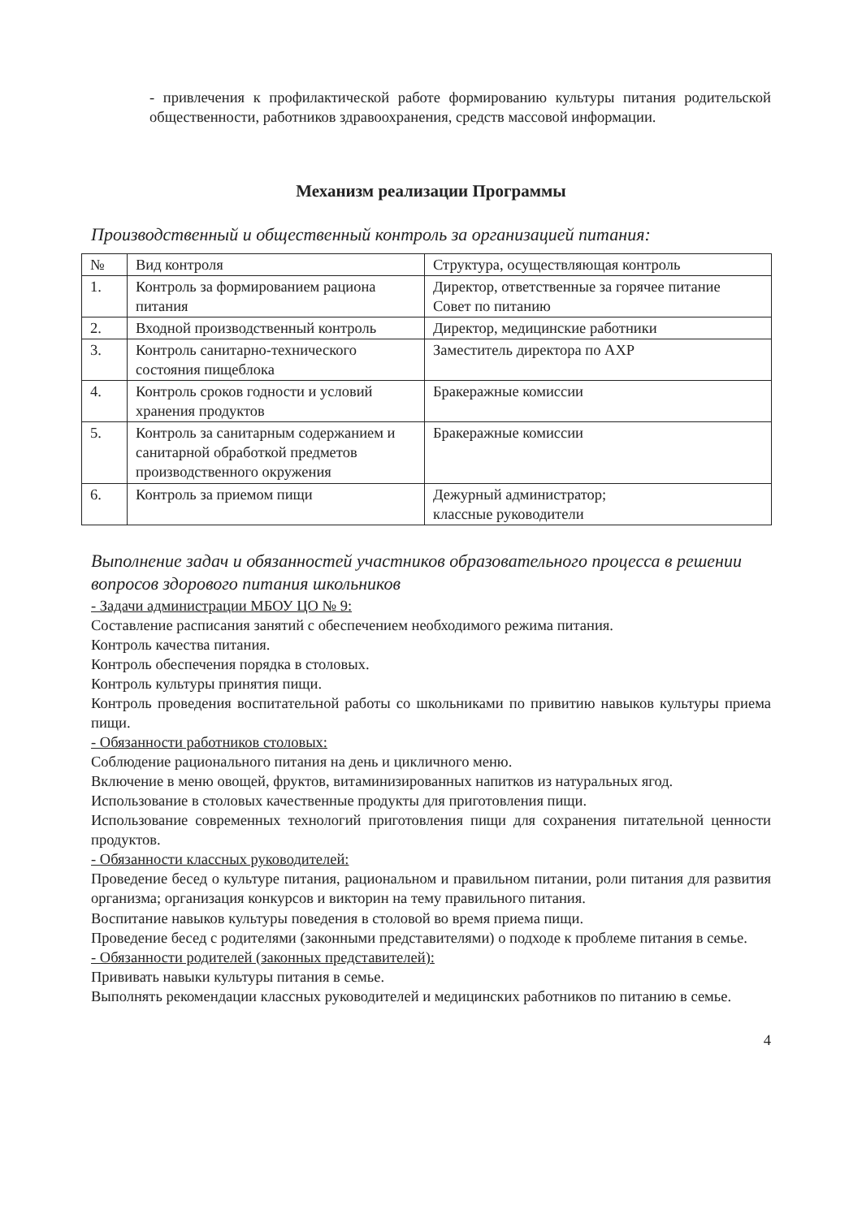- привлечения к профилактической работе формированию культуры питания родительской общественности, работников здравоохранения, средств массовой информации.
Механизм реализации Программы
Производственный и общественный контроль за организацией питания:
| № | Вид контроля | Структура, осуществляющая контроль |
| 1. | Контроль за формированием рациона питания | Директор, ответственные за горячее питание Совет по питанию |
| 2. | Входной производственный контроль | Директор, медицинские работники |
| 3. | Контроль санитарно-технического состояния пищеблока | Заместитель директора по АХР |
| 4. | Контроль сроков годности и условий хранения продуктов | Бракеражные комиссии |
| 5. | Контроль за санитарным содержанием и санитарной обработкой предметов производственного окружения | Бракеражные комиссии |
| 6. | Контроль за приемом пищи | Дежурный администратор; классные руководители |
Выполнение задач и обязанностей участников образовательного процесса в решении вопросов здорового питания школьников
- Задачи администрации МБОУ ЦО № 9:
Составление расписания занятий с обеспечением необходимого режима питания.
Контроль качества питания.
Контроль обеспечения порядка в столовых.
Контроль культуры принятия пищи.
Контроль проведения воспитательной работы со школьниками по привитию навыков культуры приема пищи.
- Обязанности работников столовых:
Соблюдение рационального питания на день и цикличного меню.
Включение в меню овощей, фруктов, витаминизированных напитков из натуральных ягод.
Использование в столовых качественные продукты для приготовления пищи.
Использование современных технологий приготовления пищи для сохранения питательной ценности продуктов.
- Обязанности классных руководителей:
Проведение бесед о культуре питания, рациональном и правильном питании, роли питания для развития организма; организация конкурсов и викторин на тему правильного питания.
Воспитание навыков культуры поведения в столовой во время приема пищи.
Проведение бесед с родителями (законными представителями) о подходе к проблеме питания в семье.
- Обязанности родителей (законных представителей):
Прививать навыки культуры питания в семье.
Выполнять рекомендации классных руководителей и медицинских работников по питанию в семье.
4